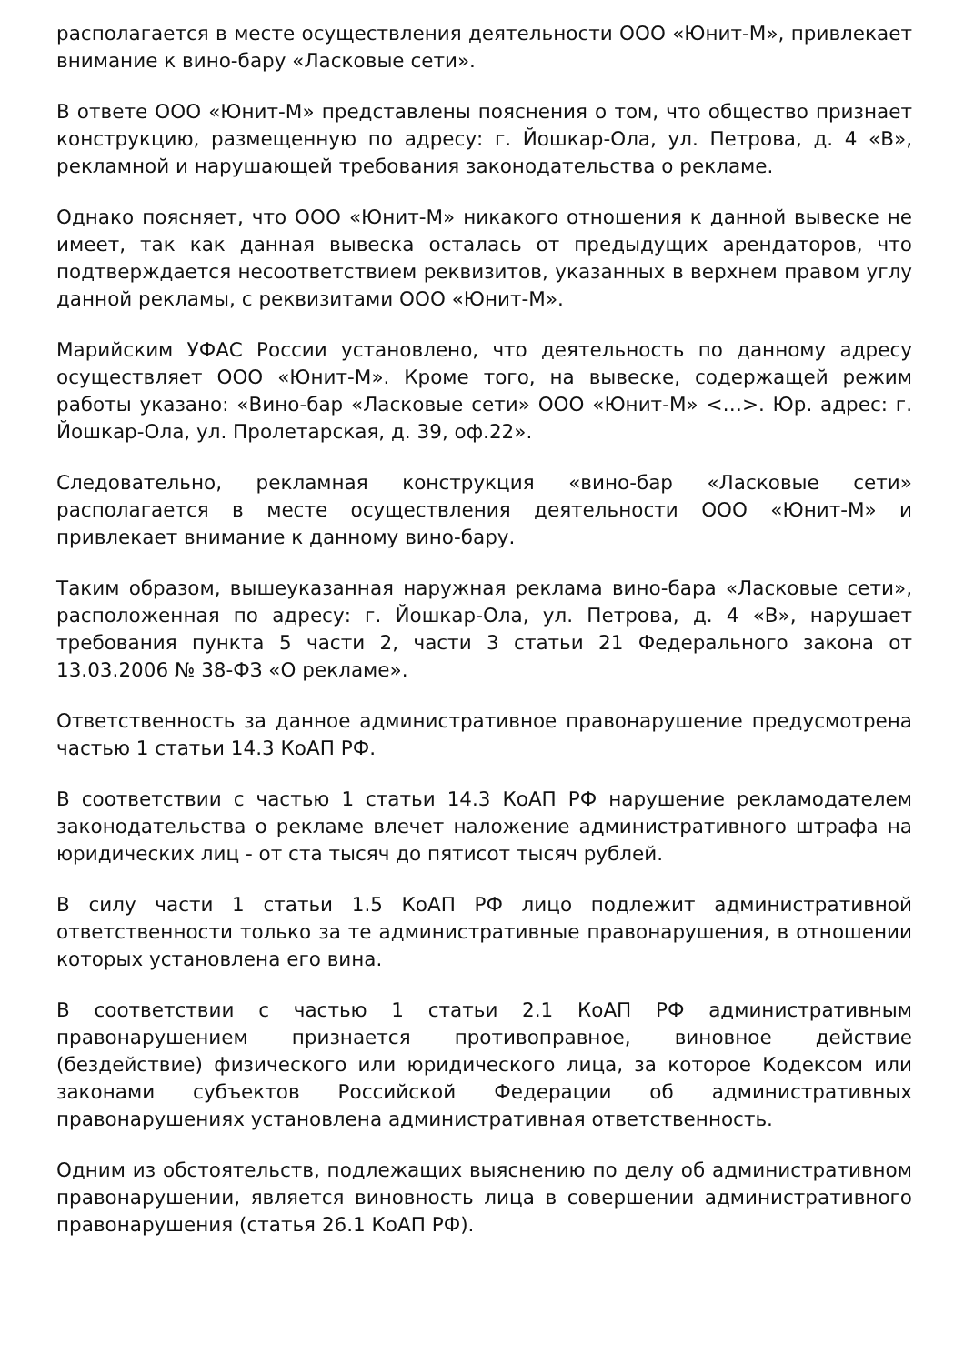располагается в месте осуществления деятельности ООО «Юнит-М», привлекает внимание к вино-бару «Ласковые сети».
В ответе ООО «Юнит-М» представлены пояснения о том, что общество признает конструкцию, размещенную по адресу: г. Йошкар-Ола, ул. Петрова, д. 4 «В», рекламной и нарушающей требования законодательства о рекламе.
Однако поясняет, что ООО «Юнит-М» никакого отношения к данной вывеске не имеет, так как данная вывеска осталась от предыдущих арендаторов, что подтверждается несоответствием реквизитов, указанных в верхнем правом углу данной рекламы, с реквизитами ООО «Юнит-М».
Марийским УФАС России установлено, что деятельность по данному адресу осуществляет ООО «Юнит-М». Кроме того, на вывеске, содержащей режим работы указано: «Вино-бар «Ласковые сети» ООО «Юнит-М» <…>. Юр. адрес: г. Йошкар-Ола, ул. Пролетарская, д. 39, оф.22».
Следовательно, рекламная конструкция «вино-бар «Ласковые сети» располагается в месте осуществления деятельности ООО «Юнит-М» и привлекает внимание к данному вино-бару.
Таким образом, вышеуказанная наружная реклама вино-бара «Ласковые сети», расположенная по адресу: г. Йошкар-Ола, ул. Петрова, д. 4 «В», нарушает требования пункта 5 части 2, части 3 статьи 21 Федерального закона от 13.03.2006 № 38-ФЗ «О рекламе».
Ответственность за данное административное правонарушение предусмотрена частью 1 статьи 14.3 КоАП РФ.
В соответствии с частью 1 статьи 14.3 КоАП РФ нарушение рекламодателем законодательства о рекламе влечет наложение административного штрафа на юридических лиц - от ста тысяч до пятисот тысяч рублей.
В силу части 1 статьи 1.5 КоАП РФ лицо подлежит административной ответственности только за те административные правонарушения, в отношении которых установлена его вина.
В соответствии с частью 1 статьи 2.1 КоАП РФ административным правонарушением признается противоправное, виновное действие (бездействие) физического или юридического лица, за которое Кодексом или законами субъектов Российской Федерации об административных правонарушениях установлена административная ответственность.
Одним из обстоятельств, подлежащих выяснению по делу об административном правонарушении, является виновность лица в совершении административного правонарушения (статья 26.1 КоАП РФ).